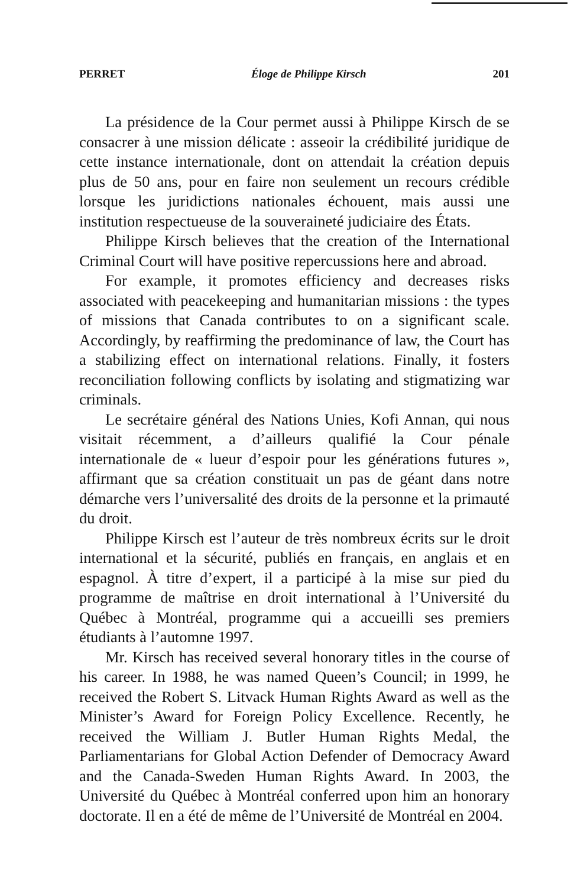PERRET Éloge de Philippe Kirsch 201
La présidence de la Cour permet aussi à Philippe Kirsch de se consacrer à une mission délicate : asseoir la crédibilité juridique de cette instance internationale, dont on attendait la création depuis plus de 50 ans, pour en faire non seulement un recours crédible lorsque les juridictions nationales échouent, mais aussi une institution respectueuse de la souveraineté judiciaire des États.
Philippe Kirsch believes that the creation of the International Criminal Court will have positive repercussions here and abroad.
For example, it promotes efficiency and decreases risks associated with peacekeeping and humanitarian missions : the types of missions that Canada contributes to on a significant scale. Accordingly, by reaffirming the predominance of law, the Court has a stabilizing effect on international relations. Finally, it fosters reconciliation following conflicts by isolating and stigmatizing war criminals.
Le secrétaire général des Nations Unies, Kofi Annan, qui nous visitait récemment, a d’ailleurs qualifié la Cour pénale internationale de « lueur d’espoir pour les générations futures », affirmant que sa création constituait un pas de géant dans notre démarche vers l’universalité des droits de la personne et la primauté du droit.
Philippe Kirsch est l’auteur de très nombreux écrits sur le droit international et la sécurité, publiés en français, en anglais et en espagnol. À titre d’expert, il a participé à la mise sur pied du programme de maîtrise en droit international à l’Université du Québec à Montréal, programme qui a accueilli ses premiers étudiants à l’automne 1997.
Mr. Kirsch has received several honorary titles in the course of his career. In 1988, he was named Queen’s Council; in 1999, he received the Robert S. Litvack Human Rights Award as well as the Minister’s Award for Foreign Policy Excellence. Recently, he received the William J. Butler Human Rights Medal, the Parliamentarians for Global Action Defender of Democracy Award and the Canada-Sweden Human Rights Award. In 2003, the Université du Québec à Montréal conferred upon him an honorary doctorate. Il en a été de même de l’Université de Montréal en 2004.